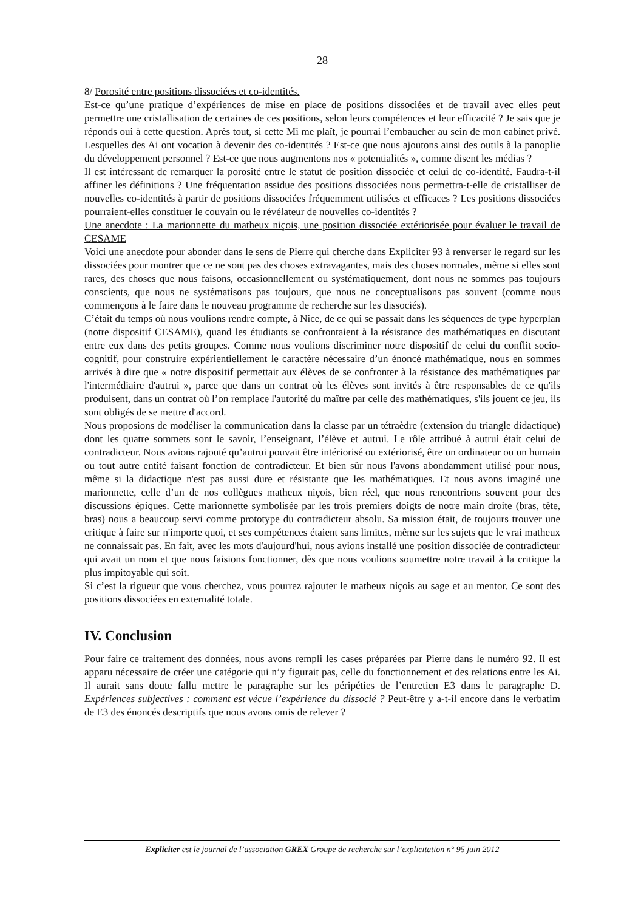28
8/ Porosité entre positions dissociées et co-identités.
Est-ce qu’une pratique d’expériences de mise en place de positions dissociées et de travail avec elles peut permettre une cristallisation de certaines de ces positions, selon leurs compétences et leur efficacité ? Je sais que je réponds oui à cette question. Après tout, si cette Mi me plaît, je pourrai l’embaucher au sein de mon cabinet privé. Lesquelles des Ai ont vocation à devenir des co-identités ? Est-ce que nous ajoutons ainsi des outils à la panoplie du développement personnel ? Est-ce que nous augmentons nos « potentialités », comme disent les médias ?
Il est intéressant de remarquer la porosité entre le statut de position dissociée et celui de co-identité. Faudra-t-il affiner les définitions ? Une fréquentation assidue des positions dissociées nous permettra-t-elle de cristalliser de nouvelles co-identités à partir de positions dissociées fréquemment utilisées et efficaces ? Les positions dissociées pourraient-elles constituer le couvain ou le révélateur de nouvelles co-identités ?
Une anecdote : La marionnette du matheux niçois, une position dissociée extériorisée pour évaluer le travail de CESAME
Voici une anecdote pour abonder dans le sens de Pierre qui cherche dans Expliciter 93 à renverser le regard sur les dissociées pour montrer que ce ne sont pas des choses extravagantes, mais des choses normales, même si elles sont rares, des choses que nous faisons, occasionnellement ou systématiquement, dont nous ne sommes pas toujours conscients, que nous ne systématisons pas toujours, que nous ne conceptualisons pas souvent (comme nous commençons à le faire dans le nouveau programme de recherche sur les dissociés).
C’était du temps où nous voulions rendre compte, à Nice, de ce qui se passait dans les séquences de type hyperplan (notre dispositif CESAME), quand les étudiants se confrontaient à la résistance des mathématiques en discutant entre eux dans des petits groupes. Comme nous voulions discriminer notre dispositif de celui du conflit socio-cognitif, pour construire expérientiellement le caractère nécessaire d’un énoncé mathématique, nous en sommes arrivés à dire que « notre dispositif permettait aux élèves de se confronter à la résistance des mathématiques par l'intermédiaire d'autrui », parce que dans un contrat où les élèves sont invités à être responsables de ce qu'ils produisent, dans un contrat où l’on remplace l'autorité du maître par celle des mathématiques, s'ils jouent ce jeu, ils sont obligés de se mettre d'accord.
Nous proposions de modéliser la communication dans la classe par un tétraèdre (extension du triangle didactique) dont les quatre sommets sont le savoir, l’enseignant, l’élève et autrui. Le rôle attribué à autrui était celui de contradicteur. Nous avions rajouté qu’autrui pouvait être intériorisé ou extériorisé, être un ordinateur ou un humain ou tout autre entité faisant fonction de contradicteur. Et bien sûr nous l'avons abondamment utilisé pour nous, même si la didactique n'est pas aussi dure et résistante que les mathématiques. Et nous avons imaginé une marionnette, celle d’un de nos collègues matheux niçois, bien réel, que nous rencontrions souvent pour des discussions épiques. Cette marionnette symbolisée par les trois premiers doigts de notre main droite (bras, tête, bras) nous a beaucoup servi comme prototype du contradicteur absolu. Sa mission était, de toujours trouver une critique à faire sur n'importe quoi, et ses compétences étaient sans limites, même sur les sujets que le vrai matheux ne connaissait pas. En fait, avec les mots d'aujourd'hui, nous avions installé une position dissociée de contradicteur qui avait un nom et que nous faisions fonctionner, dès que nous voulions soumettre notre travail à la critique la plus impitoyable qui soit.
Si c’est la rigueur que vous cherchez, vous pourrez rajouter le matheux niçois au sage et au mentor. Ce sont des positions dissociées en externalité totale.
IV. Conclusion
Pour faire ce traitement des données, nous avons rempli les cases préparées par Pierre dans le numéro 92. Il est apparu nécessaire de créer une catégorie qui n’y figurait pas, celle du fonctionnement et des relations entre les Ai. Il aurait sans doute fallu mettre le paragraphe sur les péripéties de l’entretien E3 dans le paragraphe D. Expériences subjectives : comment est vécue l’expérience du dissocié ? Peut-être y a-t-il encore dans le verbatim de E3 des énoncés descriptifs que nous avons omis de relever ?
Expliciter est le journal de l’association GREX Groupe de recherche sur l’explicitation n° 95 juin 2012